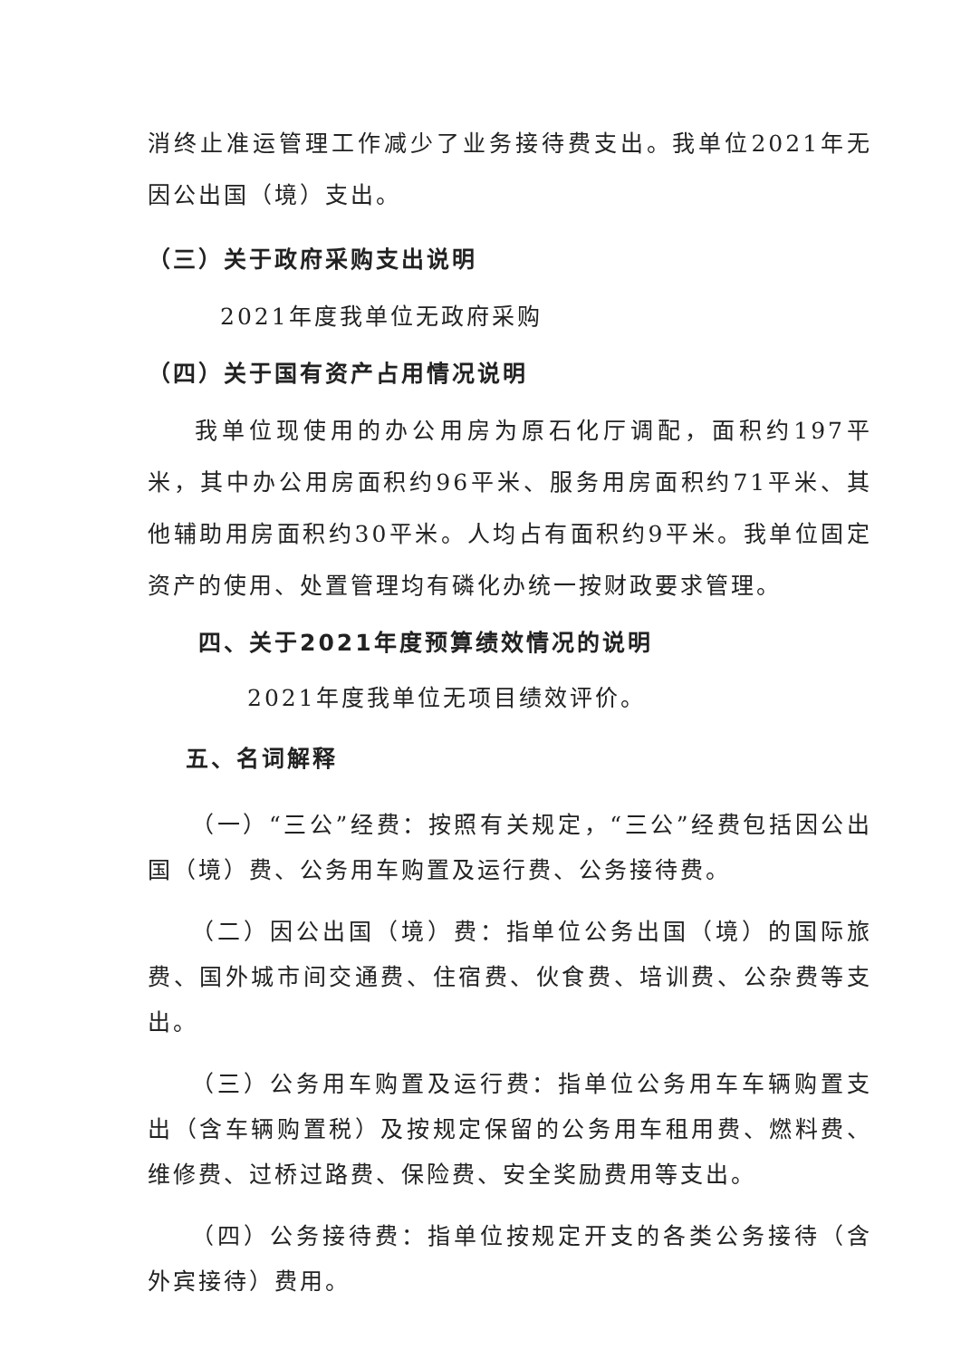消终止准运管理工作减少了业务接待费支出。我单位2021年无因公出国（境）支出。
（三）关于政府采购支出说明
2021年度我单位无政府采购
（四）关于国有资产占用情况说明
我单位现使用的办公用房为原石化厅调配，面积约197平米，其中办公用房面积约96平米、服务用房面积约71平米、其他辅助用房面积约30平米。人均占有面积约9平米。我单位固定资产的使用、处置管理均有磷化办统一按财政要求管理。
四、关于2021年度预算绩效情况的说明
2021年度我单位无项目绩效评价。
五、名词解释
（一）“三公”经费：按照有关规定，“三公”经费包括因公出国（境）费、公务用车购置及运行费、公务接待费。
（二）因公出国（境）费：指单位公务出国（境）的国际旅费、国外城市间交通费、住宿费、伙食费、培训费、公杂费等支出。
（三）公务用车购置及运行费：指单位公务用车车辆购置支出（含车辆购置税）及按规定保留的公务用车租用费、燃料费、维修费、过桥过路费、保险费、安全奖励费用等支出。
（四）公务接待费：指单位按规定开支的各类公务接待（含外宾接待）费用。